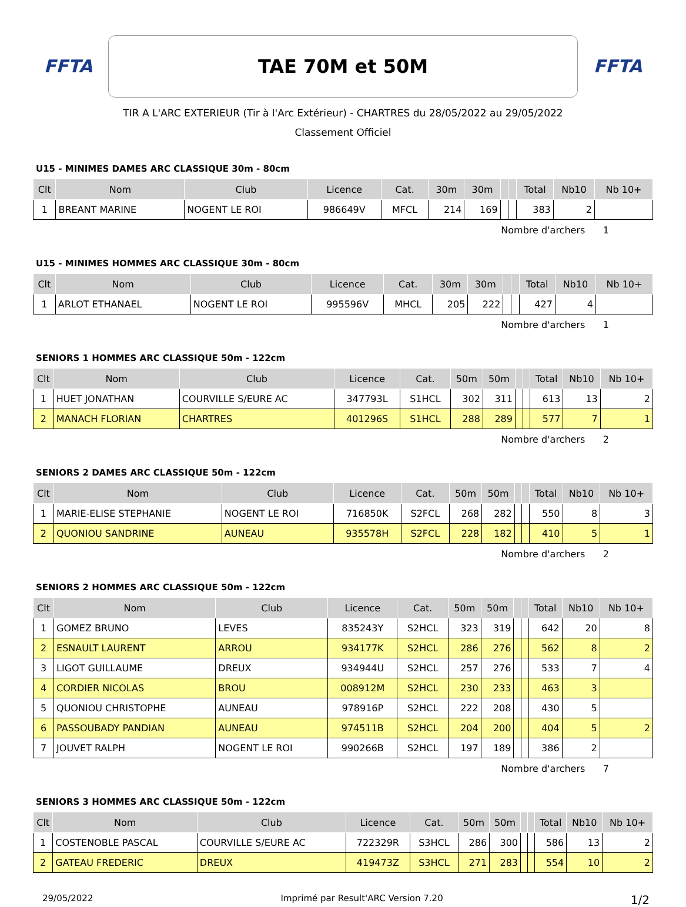FFTA
TAE 70M et 50M
FFTA
TIR A L'ARC EXTERIEUR (Tir à l'Arc Extérieur) - CHARTRES du 28/05/2022 au 29/05/2022
Classement Officiel
U15 - MINIMES DAMES ARC CLASSIQUE 30m - 80cm
| Clt | Nom | Club | Licence | Cat. | 30m | 30m | | | Total | Nb10 | Nb 10+ |
| --- | --- | --- | --- | --- | --- | --- | --- | --- | --- | --- | --- |
| 1 | BREANT MARINE | NOGENT LE ROI | 986649V | MFCL | 214 | 169 | | | 383 | 2 | |
Nombre d'archers 1
U15 - MINIMES HOMMES ARC CLASSIQUE 30m - 80cm
| Clt | Nom | Club | Licence | Cat. | 30m | 30m | | | Total | Nb10 | Nb 10+ |
| --- | --- | --- | --- | --- | --- | --- | --- | --- | --- | --- | --- |
| 1 | ARLOT ETHANAEL | NOGENT LE ROI | 995596V | MHCL | 205 | 222 | | | 427 | 4 | |
Nombre d'archers 1
SENIORS 1 HOMMES ARC CLASSIQUE 50m - 122cm
| Clt | Nom | Club | Licence | Cat. | 50m | 50m | | | Total | Nb10 | Nb 10+ |
| --- | --- | --- | --- | --- | --- | --- | --- | --- | --- | --- | --- |
| 1 | HUET JONATHAN | COURVILLE S/EURE AC | 347793L | S1HCL | 302 | 311 | | | 613 | 13 | 2 |
| 2 | MANACH FLORIAN | CHARTRES | 401296S | S1HCL | 288 | 289 | | | 577 | 7 | 1 |
Nombre d'archers 2
SENIORS 2 DAMES ARC CLASSIQUE 50m - 122cm
| Clt | Nom | Club | Licence | Cat. | 50m | 50m | | | Total | Nb10 | Nb 10+ |
| --- | --- | --- | --- | --- | --- | --- | --- | --- | --- | --- | --- |
| 1 | MARIE-ELISE STEPHANIE | NOGENT LE ROI | 716850K | S2FCL | 268 | 282 | | | 550 | 8 | 3 |
| 2 | QUONIOU SANDRINE | AUNEAU | 935578H | S2FCL | 228 | 182 | | | 410 | 5 | 1 |
Nombre d'archers 2
SENIORS 2 HOMMES ARC CLASSIQUE 50m - 122cm
| Clt | Nom | Club | Licence | Cat. | 50m | 50m | | | Total | Nb10 | Nb 10+ |
| --- | --- | --- | --- | --- | --- | --- | --- | --- | --- | --- | --- |
| 1 | GOMEZ BRUNO | LEVES | 835243Y | S2HCL | 323 | 319 | | | 642 | 20 | 8 |
| 2 | ESNAULT LAURENT | ARROU | 934177K | S2HCL | 286 | 276 | | | 562 | 8 | 2 |
| 3 | LIGOT GUILLAUME | DREUX | 934944U | S2HCL | 257 | 276 | | | 533 | 7 | 4 |
| 4 | CORDIER NICOLAS | BROU | 008912M | S2HCL | 230 | 233 | | | 463 | 3 | |
| 5 | QUONIOU CHRISTOPHE | AUNEAU | 978916P | S2HCL | 222 | 208 | | | 430 | 5 | |
| 6 | PASSOUBADY PANDIAN | AUNEAU | 974511B | S2HCL | 204 | 200 | | | 404 | 5 | 2 |
| 7 | JOUVET RALPH | NOGENT LE ROI | 990266B | S2HCL | 197 | 189 | | | 386 | 2 | |
Nombre d'archers 7
SENIORS 3 HOMMES ARC CLASSIQUE 50m - 122cm
| Clt | Nom | Club | Licence | Cat. | 50m | 50m | | | Total | Nb10 | Nb 10+ |
| --- | --- | --- | --- | --- | --- | --- | --- | --- | --- | --- | --- |
| 1 | COSTENOBLE PASCAL | COURVILLE S/EURE AC | 722329R | S3HCL | 286 | 300 | | | 586 | 13 | 2 |
| 2 | GATEAU FREDERIC | DREUX | 419473Z | S3HCL | 271 | 283 | | | 554 | 10 | 2 |
29/05/2022 Imprimé par Result'ARC Version 7.20 1/2